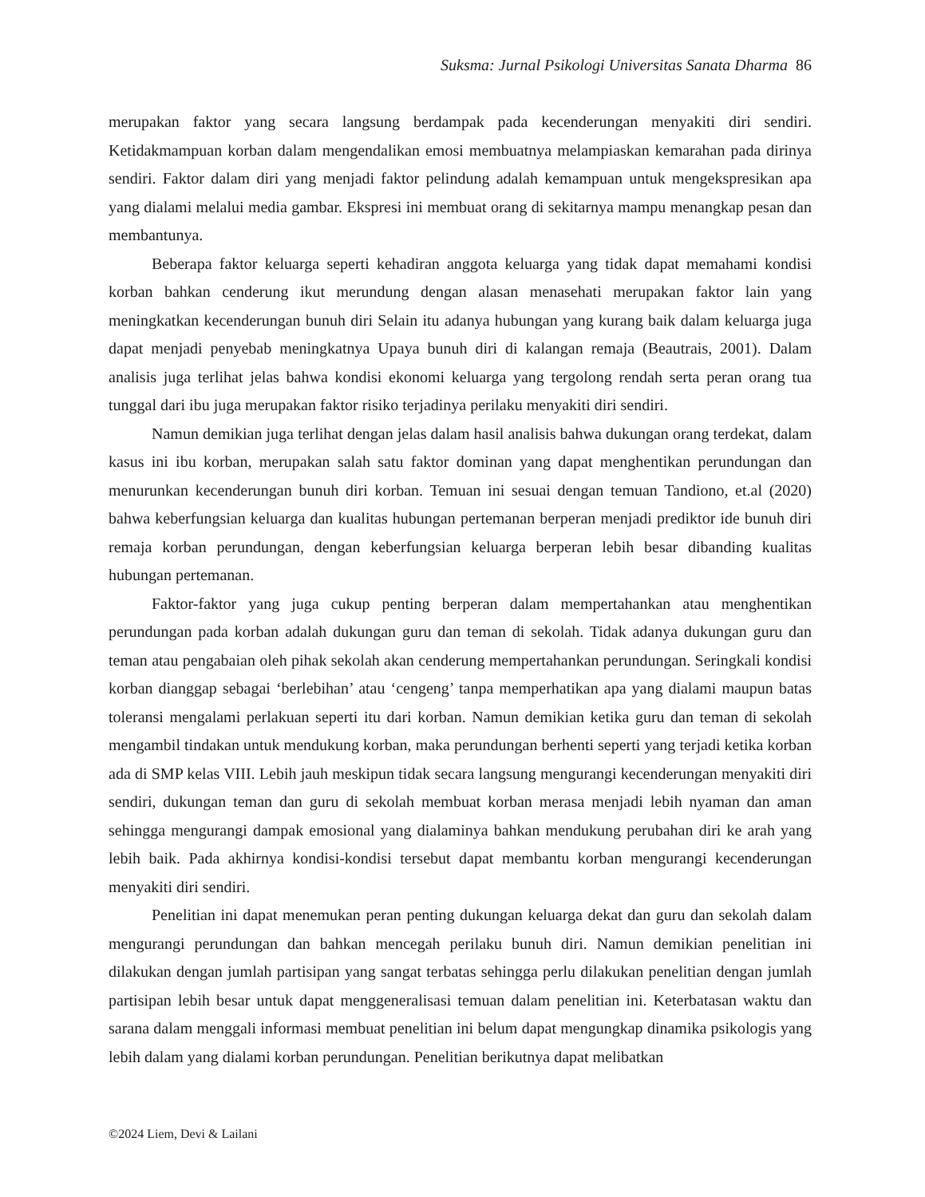Suksma: Jurnal Psikologi Universitas Sanata Dharma 86
merupakan faktor yang secara langsung berdampak pada kecenderungan menyakiti diri sendiri. Ketidakmampuan korban dalam mengendalikan emosi membuatnya melampiaskan kemarahan pada dirinya sendiri. Faktor dalam diri yang menjadi faktor pelindung adalah kemampuan untuk mengekspresikan apa yang dialami melalui media gambar. Ekspresi ini membuat orang di sekitarnya mampu menangkap pesan dan membantunya.
Beberapa faktor keluarga seperti kehadiran anggota keluarga yang tidak dapat memahami kondisi korban bahkan cenderung ikut merundung dengan alasan menasehati merupakan faktor lain yang meningkatkan kecenderungan bunuh diri Selain itu adanya hubungan yang kurang baik dalam keluarga juga dapat menjadi penyebab meningkatnya Upaya bunuh diri di kalangan remaja (Beautrais, 2001). Dalam analisis juga terlihat jelas bahwa kondisi ekonomi keluarga yang tergolong rendah serta peran orang tua tunggal dari ibu juga merupakan faktor risiko terjadinya perilaku menyakiti diri sendiri.
Namun demikian juga terlihat dengan jelas dalam hasil analisis bahwa dukungan orang terdekat, dalam kasus ini ibu korban, merupakan salah satu faktor dominan yang dapat menghentikan perundungan dan menurunkan kecenderungan bunuh diri korban. Temuan ini sesuai dengan temuan Tandiono, et.al (2020) bahwa keberfungsian keluarga dan kualitas hubungan pertemanan berperan menjadi prediktor ide bunuh diri remaja korban perundungan, dengan keberfungsian keluarga berperan lebih besar dibanding kualitas hubungan pertemanan.
Faktor-faktor yang juga cukup penting berperan dalam mempertahankan atau menghentikan perundungan pada korban adalah dukungan guru dan teman di sekolah. Tidak adanya dukungan guru dan teman atau pengabaian oleh pihak sekolah akan cenderung mempertahankan perundungan. Seringkali kondisi korban dianggap sebagai ‘berlebihan’ atau ‘cengeng’ tanpa memperhatikan apa yang dialami maupun batas toleransi mengalami perlakuan seperti itu dari korban. Namun demikian ketika guru dan teman di sekolah mengambil tindakan untuk mendukung korban, maka perundungan berhenti seperti yang terjadi ketika korban ada di SMP kelas VIII. Lebih jauh meskipun tidak secara langsung mengurangi kecenderungan menyakiti diri sendiri, dukungan teman dan guru di sekolah membuat korban merasa menjadi lebih nyaman dan aman sehingga mengurangi dampak emosional yang dialaminya bahkan mendukung perubahan diri ke arah yang lebih baik. Pada akhirnya kondisi-kondisi tersebut dapat membantu korban mengurangi kecenderungan menyakiti diri sendiri.
Penelitian ini dapat menemukan peran penting dukungan keluarga dekat dan guru dan sekolah dalam mengurangi perundungan dan bahkan mencegah perilaku bunuh diri. Namun demikian penelitian ini dilakukan dengan jumlah partisipan yang sangat terbatas sehingga perlu dilakukan penelitian dengan jumlah partisipan lebih besar untuk dapat menggeneralisasi temuan dalam penelitian ini. Keterbatasan waktu dan sarana dalam menggali informasi membuat penelitian ini belum dapat mengungkap dinamika psikologis yang lebih dalam yang dialami korban perundungan. Penelitian berikutnya dapat melibatkan
©2024 Liem, Devi & Lailani